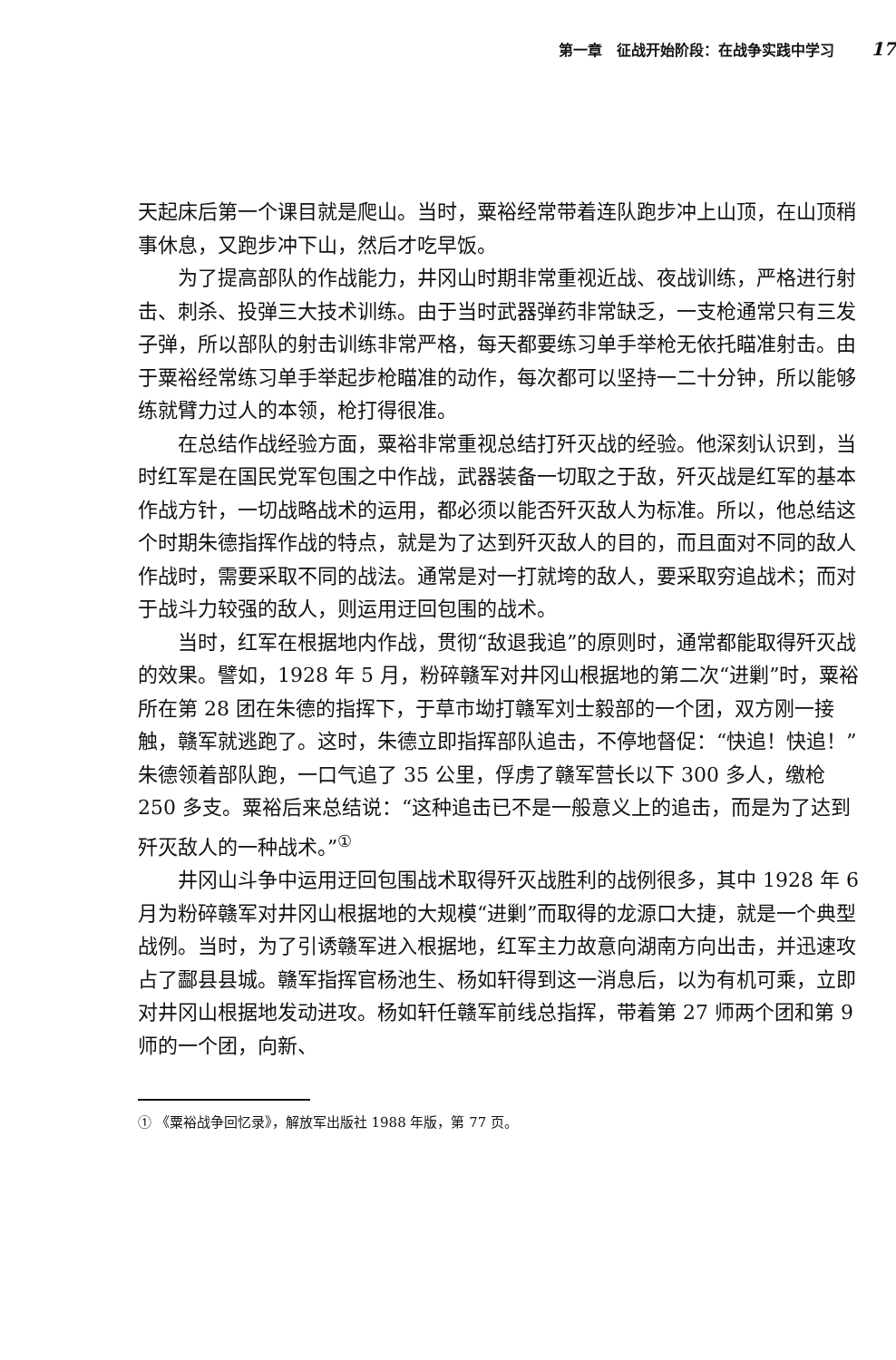第一章　征战开始阶段：在战争实践中学习 17
天起床后第一个课目就是爬山。当时，粟裕经常带着连队跑步冲上山顶，在山顶稍事休息，又跑步冲下山，然后才吃早饭。
为了提高部队的作战能力，井冈山时期非常重视近战、夜战训练，严格进行射击、刺杀、投弹三大技术训练。由于当时武器弹药非常缺乏，一支枪通常只有三发子弹，所以部队的射击训练非常严格，每天都要练习单手举枪无依托瞄准射击。由于粟裕经常练习单手举起步枪瞄准的动作，每次都可以坚持一二十分钟，所以能够练就臂力过人的本领，枪打得很准。
在总结作战经验方面，粟裕非常重视总结打歼灭战的经验。他深刻认识到，当时红军是在国民党军包围之中作战，武器装备一切取之于敌，歼灭战是红军的基本作战方针，一切战略战术的运用，都必须以能否歼灭敌人为标准。所以，他总结这个时期朱德指挥作战的特点，就是为了达到歼灭敌人的目的，而且面对不同的敌人作战时，需要采取不同的战法。通常是对一打就垮的敌人，要采取穷追战术；而对于战斗力较强的敌人，则运用迂回包围的战术。
当时，红军在根据地内作战，贯彻“敌退我追”的原则时，通常都能取得歼灭战的效果。譬如，1928 年 5 月，粉碎赣军对井冈山根据地的第二次“进剿”时，粟裕所在第 28 团在朱德的指挥下，于草市坳打赣军刘士毅部的一个团，双方刚一接触，赣军就逃跑了。这时，朱德立即指挥部队追击，不停地督促：“快追！快追！”朱德领着部队跑，一口气追了 35 公里，俘虏了赣军营长以下 300 多人，缴枪 250 多支。粟裕后来总结说：“这种追击已不是一般意义上的追击，而是为了达到歼灭敌人的一种战术。”<sup>①</sup>
井冈山斗争中运用迂回包围战术取得歼灭战胜利的战例很多，其中 1928 年 6 月为粉碎赣军对井冈山根据地的大规模“进剿”而取得的龙源口大捷，就是一个典型战例。当时，为了引诱赣军进入根据地，红军主力故意向湖南方向出击，并迅速攻占了酃县县城。赣军指挥官杨池生、杨如轩得到这一消息后，以为有机可乘，立即对井冈山根据地发动进攻。杨如轩任赣军前线总指挥，带着第 27 师两个团和第 9 师的一个团，向新、
① 《粟裕战争回忆录》，解放军出版社 1988 年版，第 77 页。